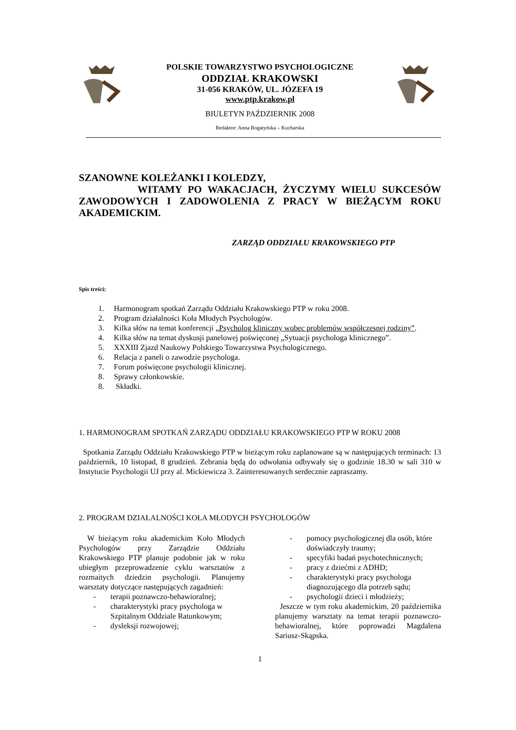POLSKIE TOWARZYSTWO PSYCHOLOGICZNE
ODDZIAŁ KRAKOWSKI
31-056 KRAKÓW, UL. JÓZEFA 19
www.ptp.krakow.pl
BIULETYN PAŹDZIERNIK 2008
Redaktor: Anna Bogatyńska – Kucharska
SZANOWNE KOLEŻANKI I KOLEDZY,
WITAMY PO WAKACJACH, ŻYCZYMY WIELU SUKCESÓW ZAWODOWYCH I ZADOWOLENIA Z PRACY W BIEŻĄCYM ROKU AKADEMICKIM.
ZARZĄD ODDZIAŁU KRAKOWSKIEGO PTP
Spis treści:
1. Harmonogram spotkań Zarządu Oddziału Krakowskiego PTP w roku 2008.
2. Program działalności Koła Młodych Psychologów.
3. Kilka słów na temat konferencji „Psycholog kliniczny wobec problemów współczesnej rodziny”.
4. Kilka słów na temat dyskusji panelowej poświęconej „Sytuacji psychologa klinicznego”.
5. XXXIII Zjazd Naukowy Polskiego Towarzystwa Psychologicznego.
6. Relacja z paneli o zawodzie psychologa.
7. Forum poświęcone psychologii klinicznej.
8. Sprawy członkowskie.
8. Składki.
1. HARMONOGRAM SPOTKAŃ ZARZĄDU ODDZIAŁU KRAKOWSKIEGO PTP W ROKU 2008
Spotkania Zarządu Oddziału Krakowskiego PTP w bieżącym roku zaplanowane są w następujących terminach: 13 październik, 10 listopad, 8 grudzień. Zebrania będą do odwołania odbywały się o godzinie 18.30 w sali 310 w Instytucie Psychologii UJ przy al. Mickiewicza 3. Zainteresowanych serdecznie zapraszamy.
2. PROGRAM DZIAŁALNOŚCI KOŁA MŁODYCH PSYCHOLOGÓW
W bieżącym roku akademickim Koło Młodych Psychologów przy Zarządzie Oddziału Krakowskiego PTP planuje podobnie jak w roku ubiegłym przeprowadzenie cyklu warsztatów z rozmaitych dziedzin psychologii. Planujemy warsztaty dotyczące następujących zagadnień:
- terapii poznawczo-behawioralnej;
- charakterystyki pracy psychologa w Szpitalnym Oddziale Ratunkowym;
- dysleksji rozwojowej;
- pomocy psychologicznej dla osób, które doświadczyły traumy;
- specyfiki badań psychotechnicznych;
- pracy z dziećmi z ADHD;
- charakterystyki pracy psychologa diagnozującego dla potrzeb sądu;
- psychologii dzieci i młodzieży;
Jeszcze w tym roku akademickim, 20 października planujemy warsztaty na temat terapii poznawczo-behawioralnej, które poprowadzi Magdalena Sariusz-Skąpska.
1